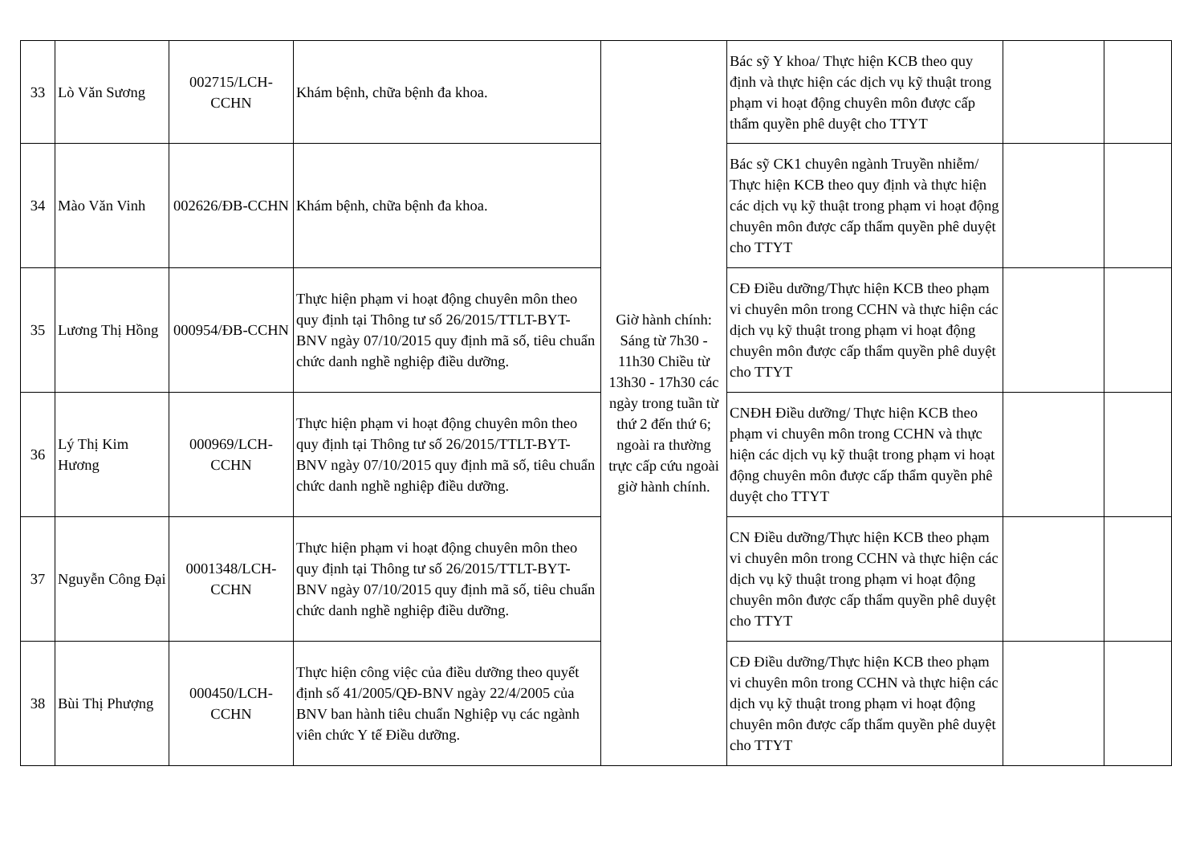| 33 | Lò Văn Sương | 002715/LCH-CCHN | Khám bệnh, chữa bệnh đa khoa. | Giờ hành chính: Sáng từ 7h30 - 11h30 Chiều từ 13h30 - 17h30 các ngày trong tuần từ thứ 2 đến thứ 6; ngoài ra thường trực cấp cứu ngoài giờ hành chính. | Bác sỹ Y khoa/ Thực hiện KCB theo quy định và thực hiện các dịch vụ kỹ thuật trong phạm vi hoạt động chuyên môn được cấp thẩm quyền phê duyệt cho TTYT | | |
| 34 | Mào Văn Vinh | 002626/ĐB-CCHN | Khám bệnh, chữa bệnh đa khoa. | | Bác sỹ CK1 chuyên ngành Truyền nhiễm/ Thực hiện KCB theo quy định và thực hiện các dịch vụ kỹ thuật trong phạm vi hoạt động chuyên môn được cấp thẩm quyền phê duyệt cho TTYT | | |
| 35 | Lương Thị Hồng | 000954/ĐB-CCHN | Thực hiện phạm vi hoạt động chuyên môn theo quy định tại Thông tư số 26/2015/TTLT-BYT-BNV ngày 07/10/2015 quy định mã số, tiêu chuẩn chức danh nghề nghiệp điều dưỡng. | | CĐ Điều dưỡng/Thực hiện KCB theo phạm vi chuyên môn trong CCHN và thực hiện các dịch vụ kỹ thuật trong phạm vi hoạt động chuyên môn được cấp thẩm quyền phê duyệt cho TTYT | | |
| 36 | Lý Thị Kim Hương | 000969/LCH-CCHN | Thực hiện phạm vi hoạt động chuyên môn theo quy định tại Thông tư số 26/2015/TTLT-BYT-BNV ngày 07/10/2015 quy định mã số, tiêu chuẩn chức danh nghề nghiệp điều dưỡng. | | CNĐH Điều dưỡng/ Thực hiện KCB theo phạm vi chuyên môn trong CCHN và thực hiện các dịch vụ kỹ thuật trong phạm vi hoạt động chuyên môn được cấp thẩm quyền phê duyệt cho TTYT | | |
| 37 | Nguyễn Công Đại | 0001348/LCH-CCHN | Thực hiện phạm vi hoạt động chuyên môn theo quy định tại Thông tư số 26/2015/TTLT-BYT-BNV ngày 07/10/2015 quy định mã số, tiêu chuẩn chức danh nghề nghiệp điều dưỡng. | | CN Điều dưỡng/Thực hiện KCB theo phạm vi chuyên môn trong CCHN và thực hiện các dịch vụ kỹ thuật trong phạm vi hoạt động chuyên môn được cấp thẩm quyền phê duyệt cho TTYT | | |
| 38 | Bùi Thị Phượng | 000450/LCH-CCHN | Thực hiện công việc của điều dưỡng theo quyết định số 41/2005/QĐ-BNV ngày 22/4/2005 của BNV ban hành tiêu chuẩn Nghiệp vụ các ngành viên chức Y tế Điều dưỡng. | | CĐ Điều dưỡng/Thực hiện KCB theo phạm vi chuyên môn trong CCHN và thực hiện các dịch vụ kỹ thuật trong phạm vi hoạt động chuyên môn được cấp thẩm quyền phê duyệt cho TTYT | | |